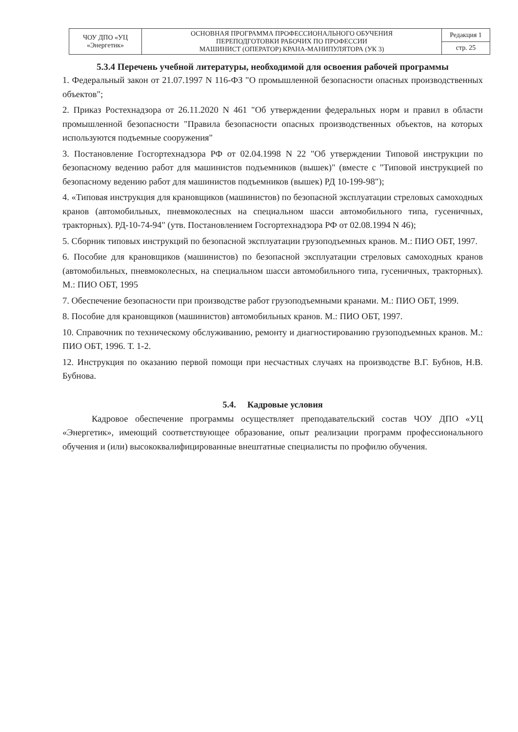| ЧОУ ДПО «УЦ «Энергетик» | ОСНОВНАЯ ПРОГРАММА ПРОФЕССИОНАЛЬНОГО ОБУЧЕНИЯ ПЕРЕПОДГОТОВКИ РАБОЧИХ ПО ПРОФЕССИИ МАШИНИСТ (ОПЕРАТОР) КРАНА-МАНИПУЛЯТОРА (УК 3) | Редакция 1 |
| | | стр. 25 |
5.3.4 Перечень учебной литературы, необходимой для освоения рабочей программы
1. Федеральный закон от 21.07.1997 N 116-ФЗ "О промышленной безопасности опасных производственных объектов";
2. Приказ Ростехнадзора от 26.11.2020 N 461 "Об утверждении федеральных норм и правил в области промышленной безопасности "Правила безопасности опасных производственных объектов, на которых используются подъемные сооружения"
3. Постановление Госгортехнадзора РФ от 02.04.1998 N 22 "Об утверждении Типовой инструкции по безопасному ведению работ для машинистов подъемников (вышек)" (вместе с "Типовой инструкцией по безопасному ведению работ для машинистов подъемников (вышек) РД 10-199-98");
4. «Типовая инструкция для крановщиков (машинистов) по безопасной эксплуатации стреловых самоходных кранов (автомобильных, пневмоколесных на специальном шасси автомобильного типа, гусеничных, тракторных). РД-10-74-94" (утв. Постановлением Госгортехнадзора РФ от 02.08.1994 N 46);
5. Сборник типовых инструкций по безопасной эксплуатации грузоподъемных кранов. М.: ПИО ОБТ, 1997.
6. Пособие для крановщиков (машинистов) по безопасной эксплуатации стреловых самоходных кранов (автомобильных, пневмоколесных, на специальном шасси автомобильного типа, гусеничных, тракторных). М.: ПИО ОБТ, 1995
7. Обеспечение безопасности при производстве работ грузоподъемными кранами. М.: ПИО ОБТ, 1999.
8. Пособие для крановщиков (машинистов) автомобильных кранов. М.: ПИО ОБТ, 1997.
10. Справочник по техническому обслуживанию, ремонту и диагностированию грузоподъемных кранов. М.: ПИО ОБТ, 1996. Т. 1-2.
12. Инструкция по оказанию первой помощи при несчастных случаях на производстве В.Г. Бубнов, Н.В. Бубнова.
5.4. Кадровые условия
Кадровое обеспечение программы осуществляет преподавательский состав ЧОУ ДПО «УЦ «Энергетик», имеющий соответствующее образование, опыт реализации программ профессионального обучения и (или) высококвалифицированные внештатные специалисты по профилю обучения.